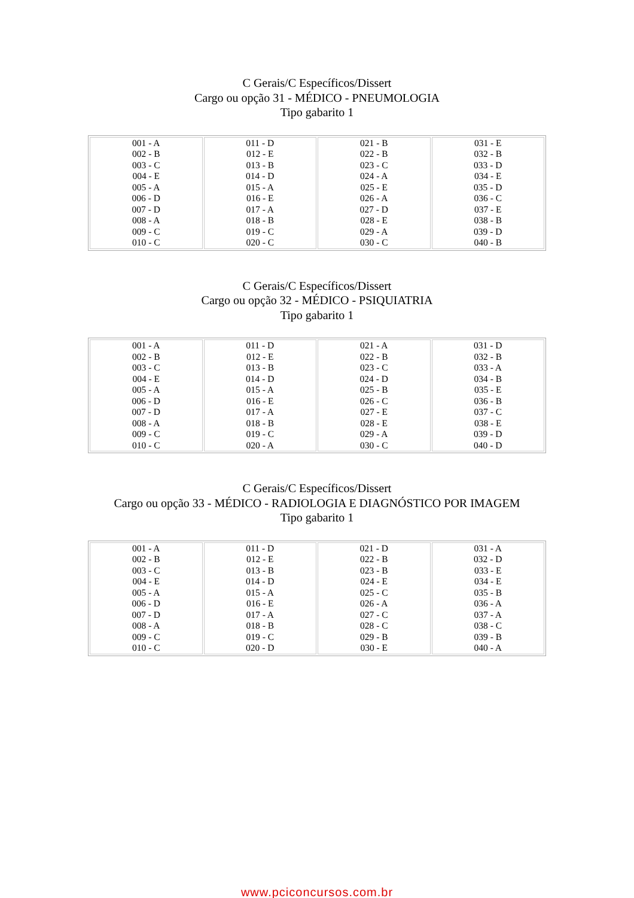C Gerais/C Específicos/Dissert
Cargo ou opção 31 - MÉDICO - PNEUMOLOGIA
Tipo gabarito 1
| 001 - A 002 - B 003 - C 004 - E 005 - A 006 - D 007 - D 008 - A 009 - C 010 - C | 011 - D 012 - E 013 - B 014 - D 015 - A 016 - E 017 - A 018 - B 019 - C 020 - C | 021 - B 022 - B 023 - C 024 - A 025 - E 026 - A 027 - D 028 - E 029 - A 030 - C | 031 - E 032 - B 033 - D 034 - E 035 - D 036 - C 037 - E 038 - B 039 - D 040 - B |
C Gerais/C Específicos/Dissert
Cargo ou opção 32 - MÉDICO - PSIQUIATRIA
Tipo gabarito 1
| 001 - A 002 - B 003 - C 004 - E 005 - A 006 - D 007 - D 008 - A 009 - C 010 - C | 011 - D 012 - E 013 - B 014 - D 015 - A 016 - E 017 - A 018 - B 019 - C 020 - A | 021 - A 022 - B 023 - C 024 - D 025 - B 026 - C 027 - E 028 - E 029 - A 030 - C | 031 - D 032 - B 033 - A 034 - B 035 - E 036 - B 037 - C 038 - E 039 - D 040 - D |
C Gerais/C Específicos/Dissert
Cargo ou opção 33 - MÉDICO - RADIOLOGIA E DIAGNÓSTICO POR IMAGEM
Tipo gabarito 1
| 001 - A 002 - B 003 - C 004 - E 005 - A 006 - D 007 - D 008 - A 009 - C 010 - C | 011 - D 012 - E 013 - B 014 - D 015 - A 016 - E 017 - A 018 - B 019 - C 020 - D | 021 - D 022 - B 023 - B 024 - E 025 - C 026 - A 027 - C 028 - C 029 - B 030 - E | 031 - A 032 - D 033 - E 034 - E 035 - B 036 - A 037 - A 038 - C 039 - B 040 - A |
www.pciconcursos.com.br